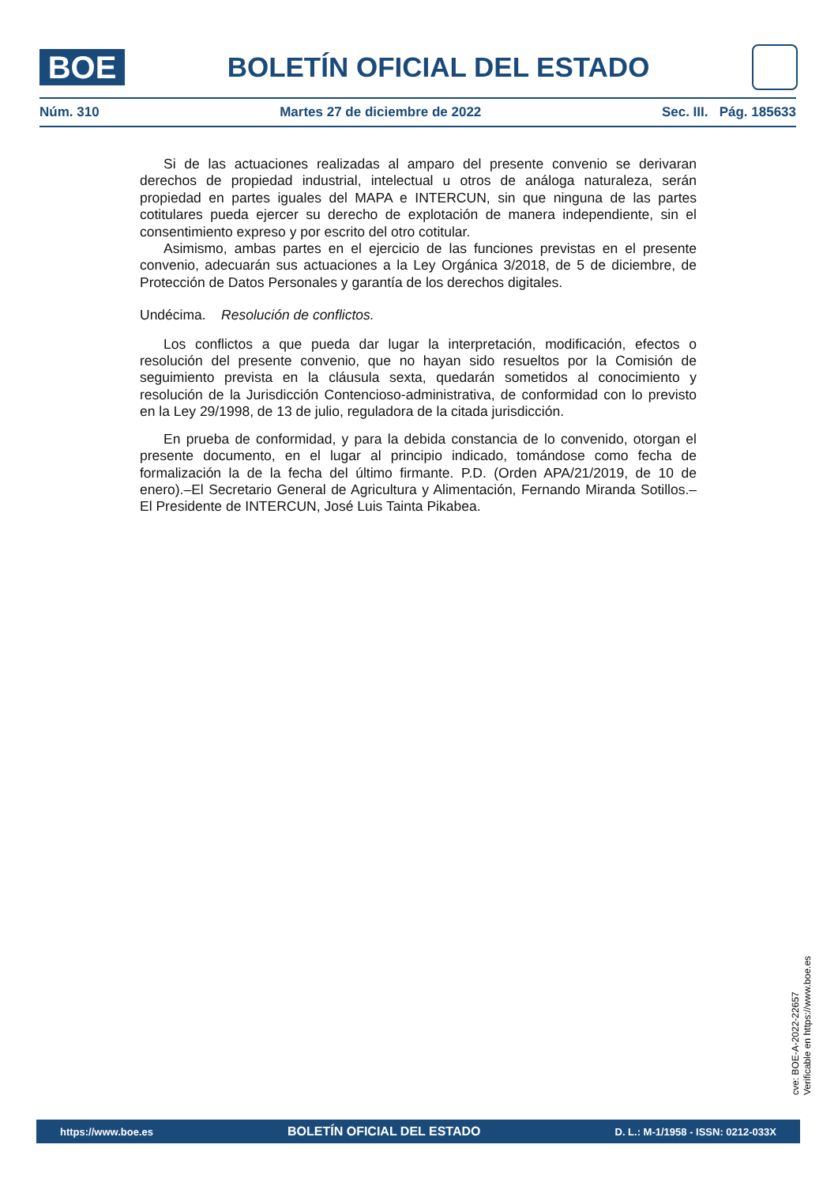BOE
BOLETÍN OFICIAL DEL ESTADO
Núm. 310 Martes 27 de diciembre de 2022 Sec. III. Pág. 185633
Si de las actuaciones realizadas al amparo del presente convenio se derivaran derechos de propiedad industrial, intelectual u otros de análoga naturaleza, serán propiedad en partes iguales del MAPA e INTERCUN, sin que ninguna de las partes cotitulares pueda ejercer su derecho de explotación de manera independiente, sin el consentimiento expreso y por escrito del otro cotitular.
Asimismo, ambas partes en el ejercicio de las funciones previstas en el presente convenio, adecuarán sus actuaciones a la Ley Orgánica 3/2018, de 5 de diciembre, de Protección de Datos Personales y garantía de los derechos digitales.
Undécima. Resolución de conflictos.
Los conflictos a que pueda dar lugar la interpretación, modificación, efectos o resolución del presente convenio, que no hayan sido resueltos por la Comisión de seguimiento prevista en la cláusula sexta, quedarán sometidos al conocimiento y resolución de la Jurisdicción Contencioso-administrativa, de conformidad con lo previsto en la Ley 29/1998, de 13 de julio, reguladora de la citada jurisdicción.
En prueba de conformidad, y para la debida constancia de lo convenido, otorgan el presente documento, en el lugar al principio indicado, tomándose como fecha de formalización la de la fecha del último firmante. P.D. (Orden APA/21/2019, de 10 de enero).–El Secretario General de Agricultura y Alimentación, Fernando Miranda Sotillos.–El Presidente de INTERCUN, José Luis Tainta Pikabea.
cve: BOE-A-2022-22657
Verificable en https://www.boe.es
https://www.boe.es BOLETÍN OFICIAL DEL ESTADO D. L.: M-1/1958 - ISSN: 0212-033X